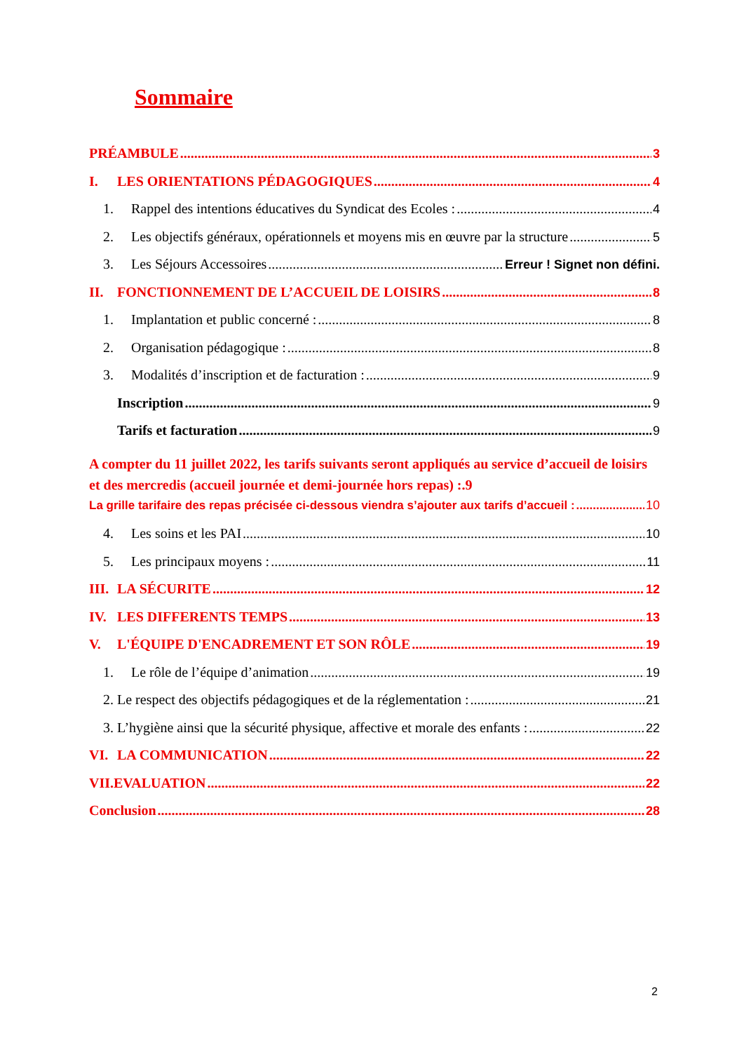Sommaire
PRÉAMBULE 3
I. LES ORIENTATIONS PÉDAGOGIQUES 4
1. Rappel des intentions éducatives du Syndicat des Ecoles : 4
2. Les objectifs généraux, opérationnels et moyens mis en œuvre par la structure 5
3. Les Séjours Accessoires Erreur ! Signet non défini.
II. FONCTIONNEMENT DE L’ACCUEIL DE LOISIRS 8
1. Implantation et public concerné : 8
2. Organisation pédagogique : 8
3. Modalités d’inscription et de facturation : 9
Inscription 9
Tarifs et facturation 9
A compter du 11 juillet 2022, les tarifs suivants seront appliqués au service d’accueil de loisirs et des mercredis (accueil journée et demi-journée hors repas) :.9
La grille tarifaire des repas précisée ci-dessous viendra s’ajouter aux tarifs d’accueil : 10
4. Les soins et les PAI 10
5. Les principaux moyens : 11
III. LA SÉCURITE 12
IV. LES DIFFERENTS TEMPS 13
V. L'ÉQUIPE D'ENCADREMENT ET SON RÔLE 19
1. Le rôle de l’équipe d’animation 19
2. Le respect des objectifs pédagogiques et de la réglementation : 21
3. L’hygiène ainsi que la sécurité physique, affective et morale des enfants : 22
VI. LA COMMUNICATION 22
VII.EVALUATION 22
Conclusion 28
2